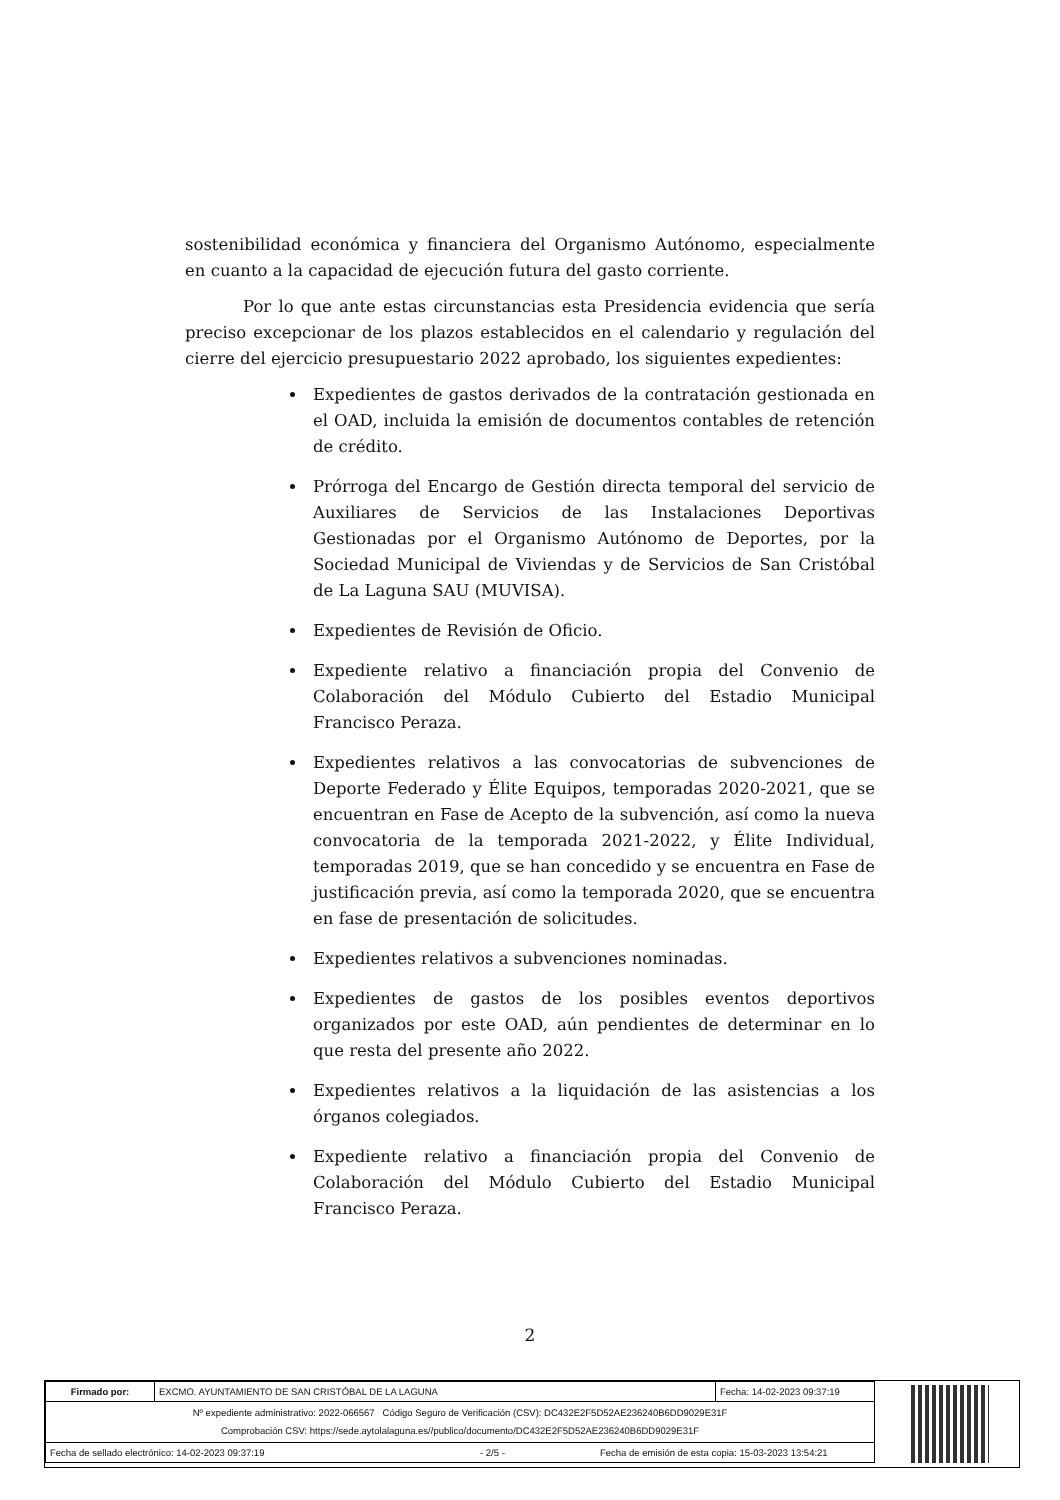sostenibilidad económica y financiera del Organismo Autónomo, especialmente en cuanto a la capacidad de ejecución futura del gasto corriente.
Por lo que ante estas circunstancias esta Presidencia evidencia que sería preciso excepcionar de los plazos establecidos en el calendario y regulación del cierre del ejercicio presupuestario 2022 aprobado, los siguientes expedientes:
Expedientes de gastos derivados de la contratación gestionada en el OAD, incluida la emisión de documentos contables de retención de crédito.
Prórroga del Encargo de Gestión directa temporal del servicio de Auxiliares de Servicios de las Instalaciones Deportivas Gestionadas por el Organismo Autónomo de Deportes, por la Sociedad Municipal de Viviendas y de Servicios de San Cristóbal de La Laguna SAU (MUVISA).
Expedientes de Revisión de Oficio.
Expediente relativo a financiación propia del Convenio de Colaboración del Módulo Cubierto del Estadio Municipal Francisco Peraza.
Expedientes relativos a las convocatorias de subvenciones de Deporte Federado y Élite Equipos, temporadas 2020-2021, que se encuentran en Fase de Acepto de la subvención, así como la nueva convocatoria de la temporada 2021-2022, y Élite Individual, temporadas 2019, que se han concedido y se encuentra en Fase de justificación previa, así como la temporada 2020, que se encuentra en fase de presentación de solicitudes.
Expedientes relativos a subvenciones nominadas.
Expedientes de gastos de los posibles eventos deportivos organizados por este OAD, aún pendientes de determinar en lo que resta del presente año 2022.
Expedientes relativos a la liquidación de las asistencias a los órganos colegiados.
Expediente relativo a financiación propia del Convenio de Colaboración del Módulo Cubierto del Estadio Municipal Francisco Peraza.
2
| Firmado por: | EXCMO. AYUNTAMIENTO DE SAN CRISTÓBAL DE LA LAGUNA | Fecha: 14-02-2023 09:37:19 |
| Nº expediente administrativo: 2022-066567 Código Seguro de Verificación (CSV): DC432E2F5D52AE236240B6DD9029E31F Comprobación CSV: https://sede.aytolalaguna.es//publico/documento/DC432E2F5D52AE236240B6DD9029E31F | | |
| Fecha de sellado electrónico: 14-02-2023 09:37:19 - 2/5 - Fecha de emisión de esta copia: 15-03-2023 13:54:21 | | |